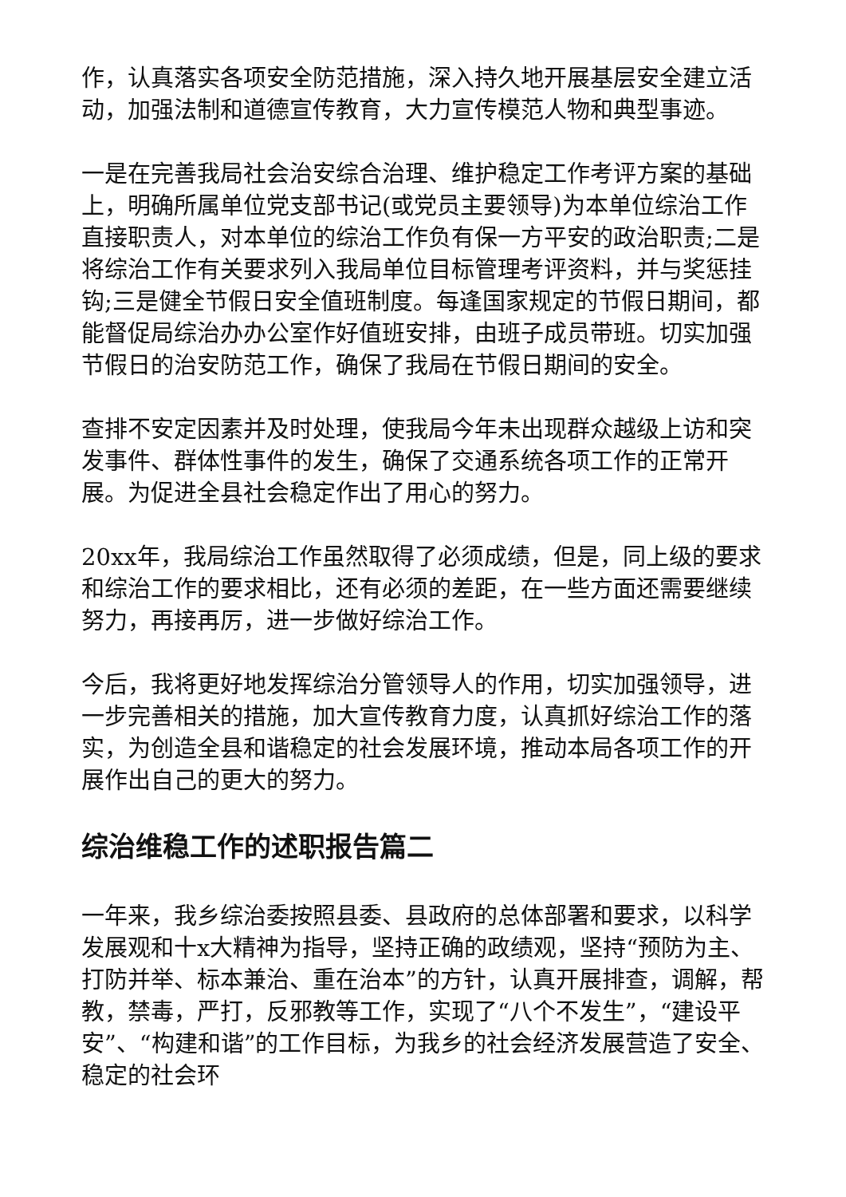作，认真落实各项安全防范措施，深入持久地开展基层安全建立活动，加强法制和道德宣传教育，大力宣传模范人物和典型事迹。
一是在完善我局社会治安综合治理、维护稳定工作考评方案的基础上，明确所属单位党支部书记(或党员主要领导)为本单位综治工作直接职责人，对本单位的综治工作负有保一方平安的政治职责;二是将综治工作有关要求列入我局单位目标管理考评资料，并与奖惩挂钩;三是健全节假日安全值班制度。每逢国家规定的节假日期间，都能督促局综治办办公室作好值班安排，由班子成员带班。切实加强节假日的治安防范工作，确保了我局在节假日期间的安全。
查排不安定因素并及时处理，使我局今年未出现群众越级上访和突发事件、群体性事件的发生，确保了交通系统各项工作的正常开展。为促进全县社会稳定作出了用心的努力。
20xx年，我局综治工作虽然取得了必须成绩，但是，同上级的要求和综治工作的要求相比，还有必须的差距，在一些方面还需要继续努力，再接再厉，进一步做好综治工作。
今后，我将更好地发挥综治分管领导人的作用，切实加强领导，进一步完善相关的措施，加大宣传教育力度，认真抓好综治工作的落实，为创造全县和谐稳定的社会发展环境，推动本局各项工作的开展作出自己的更大的努力。
综治维稳工作的述职报告篇二
一年来，我乡综治委按照县委、县政府的总体部署和要求，以科学发展观和十x大精神为指导，坚持正确的政绩观，坚持“预防为主、打防并举、标本兼治、重在治本”的方针，认真开展排查，调解，帮教，禁毒，严打，反邪教等工作，实现了“八个不发生”，“建设平安”、“构建和谐”的工作目标，为我乡的社会经济发展营造了安全、稳定的社会环